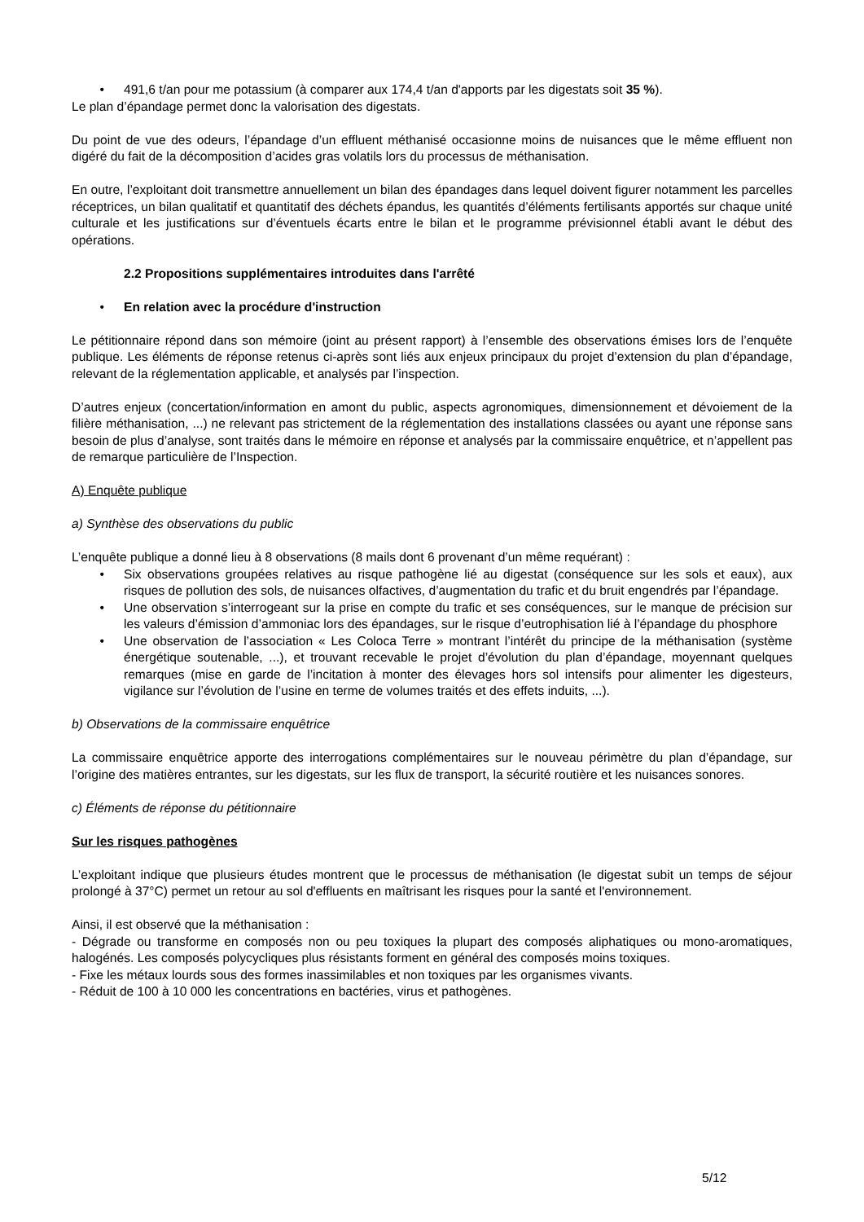• 491,6 t/an pour me potassium (à comparer aux 174,4 t/an d'apports par les digestats soit 35 %).
Le plan d’épandage permet donc la valorisation des digestats.
Du point de vue des odeurs, l’épandage d’un effluent méthanisé occasionne moins de nuisances que le même effluent non digéré du fait de la décomposition d’acides gras volatils lors du processus de méthanisation.
En outre, l’exploitant doit transmettre annuellement un bilan des épandages dans lequel doivent figurer notamment les parcelles réceptrices, un bilan qualitatif et quantitatif des déchets épandus, les quantités d’éléments fertilisants apportés sur chaque unité culturale et les justifications sur d’éventuels écarts entre le bilan et le programme prévisionnel établi avant le début des opérations.
2.2 Propositions supplémentaires introduites dans l'arrêté
• En relation avec la procédure d'instruction
Le pétitionnaire répond dans son mémoire (joint au présent rapport) à l’ensemble des observations émises lors de l’enquête publique. Les éléments de réponse retenus ci-après sont liés aux enjeux principaux du projet d’extension du plan d’épandage, relevant de la réglementation applicable, et analysés par l’inspection.
D’autres enjeux (concertation/information en amont du public, aspects agronomiques, dimensionnement et dévoiement de la filière méthanisation, ...) ne relevant pas strictement de la réglementation des installations classées ou ayant une réponse sans besoin de plus d’analyse, sont traités dans le mémoire en réponse et analysés par la commissaire enquêtrice, et n’appellent pas de remarque particulière de l’Inspection.
A) Enquête publique
a) Synthèse des observations du public
L’enquête publique a donné lieu à 8 observations (8 mails dont 6 provenant d’un même requérant) :
• Six observations groupées relatives au risque pathogène lié au digestat (conséquence sur les sols et eaux), aux risques de pollution des sols, de nuisances olfactives, d’augmentation du trafic et du bruit engendrés par l’épandage.
• Une observation s’interrogeant sur la prise en compte du trafic et ses conséquences, sur le manque de précision sur les valeurs d’émission d’ammoniac lors des épandages, sur le risque d’eutrophisation lié à l’épandage du phosphore
• Une observation de l’association « Les Coloca Terre » montrant l’intérêt du principe de la méthanisation (système énergétique soutenable, ...), et trouvant recevable le projet d’évolution du plan d’épandage, moyennant quelques remarques (mise en garde de l’incitation à monter des élevages hors sol intensifs pour alimenter les digesteurs, vigilance sur l’évolution de l’usine en terme de volumes traités et des effets induits, ...).
b) Observations de la commissaire enquêtrice
La commissaire enquêtrice apporte des interrogations complémentaires sur le nouveau périmètre du plan d’épandage, sur l’origine des matières entrantes, sur les digestats, sur les flux de transport, la sécurité routière et les nuisances sonores.
c) Éléments de réponse du pétitionnaire
Sur les risques pathogènes
L’exploitant indique que plusieurs études montrent que le processus de méthanisation (le digestat subit un temps de séjour prolongé à 37°C) permet un retour au sol d'effluents en maîtrisant les risques pour la santé et l'environnement.
Ainsi, il est observé que la méthanisation :
- Dégrade ou transforme en composés non ou peu toxiques la plupart des composés aliphatiques ou mono-aromatiques, halogénés. Les composés polycycliques plus résistants forment en général des composés moins toxiques.
- Fixe les métaux lourds sous des formes inassimilables et non toxiques par les organismes vivants.
- Réduit de 100 à 10 000 les concentrations en bactéries, virus et pathogènes.
5/12